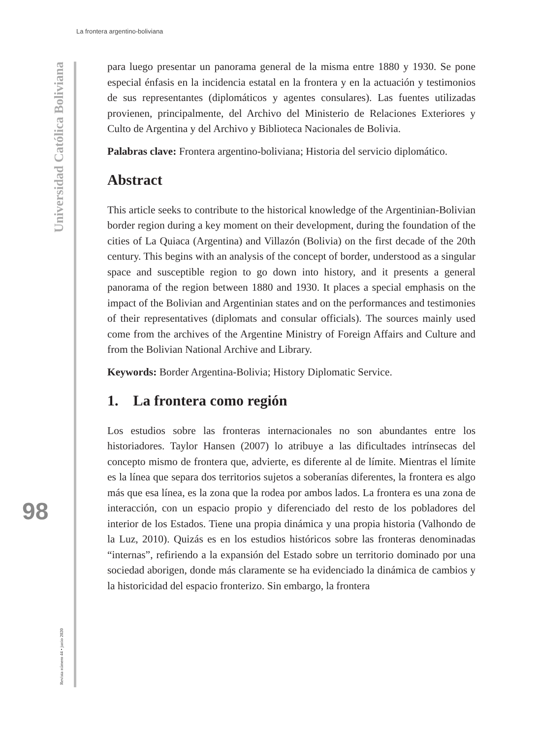La frontera argentino-boliviana
Universidad Católica Boliviana
98
Revista número 44 • junio 2020
para luego presentar un panorama general de la misma entre 1880 y 1930. Se pone especial énfasis en la incidencia estatal en la frontera y en la actuación y testimonios de sus representantes (diplomáticos y agentes consulares). Las fuentes utilizadas provienen, principalmente, del Archivo del Ministerio de Relaciones Exteriores y Culto de Argentina y del Archivo y Biblioteca Nacionales de Bolivia.
Palabras clave: Frontera argentino-boliviana; Historia del servicio diplomático.
Abstract
This article seeks to contribute to the historical knowledge of the Argentinian-Bolivian border region during a key moment on their development, during the foundation of the cities of La Quiaca (Argentina) and Villazón (Bolivia) on the first decade of the 20th century. This begins with an analysis of the concept of border, understood as a singular space and susceptible region to go down into history, and it presents a general panorama of the region between 1880 and 1930. It places a special emphasis on the impact of the Bolivian and Argentinian states and on the performances and testimonies of their representatives (diplomats and consular officials). The sources mainly used come from the archives of the Argentine Ministry of Foreign Affairs and Culture and from the Bolivian National Archive and Library.
Keywords: Border Argentina-Bolivia; History Diplomatic Service.
1. La frontera como región
Los estudios sobre las fronteras internacionales no son abundantes entre los historiadores. Taylor Hansen (2007) lo atribuye a las dificultades intrínsecas del concepto mismo de frontera que, advierte, es diferente al de límite. Mientras el límite es la línea que separa dos territorios sujetos a soberanías diferentes, la frontera es algo más que esa línea, es la zona que la rodea por ambos lados. La frontera es una zona de interacción, con un espacio propio y diferenciado del resto de los pobladores del interior de los Estados. Tiene una propia dinámica y una propia historia (Valhondo de la Luz, 2010). Quizás es en los estudios históricos sobre las fronteras denominadas “internas”, refiriendo a la expansión del Estado sobre un territorio dominado por una sociedad aborigen, donde más claramente se ha evidenciado la dinámica de cambios y la historicidad del espacio fronterizo. Sin embargo, la frontera